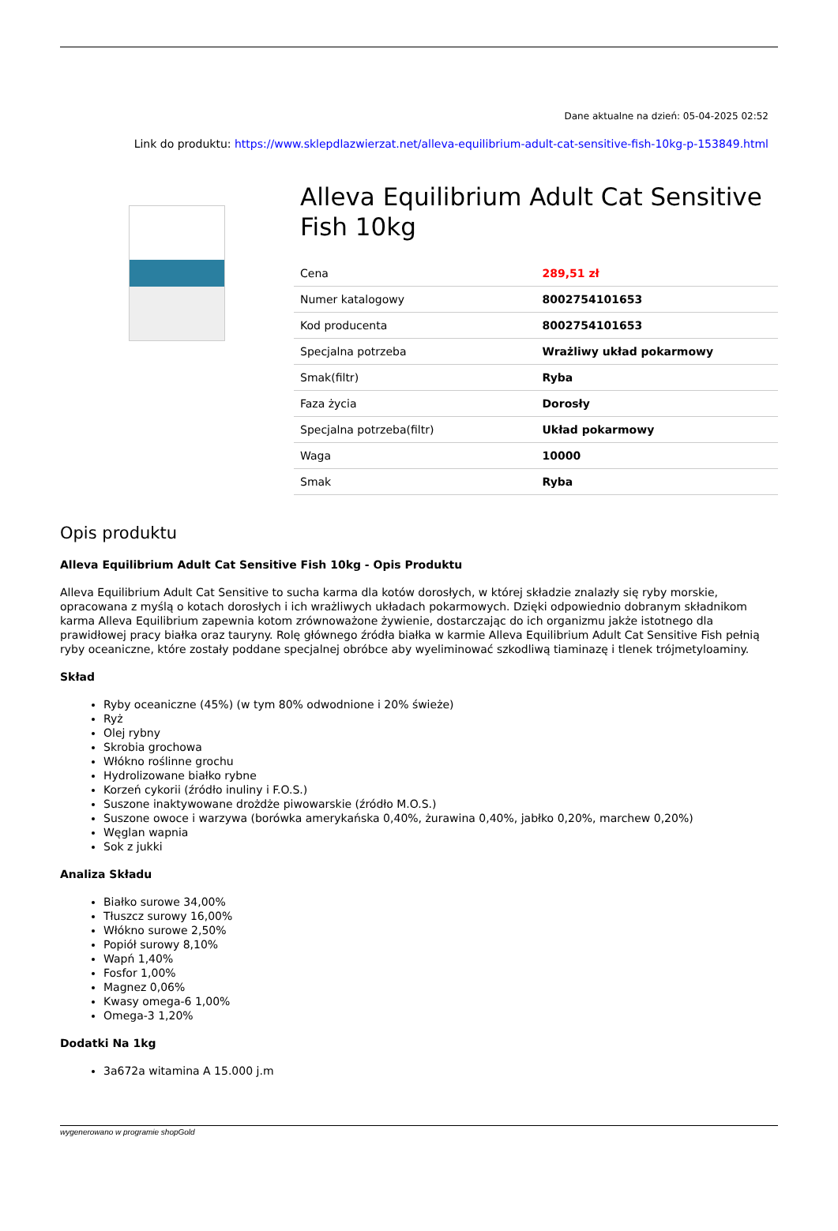Dane aktualne na dzień: 05-04-2025 02:52
Link do produktu: https://www.sklepdlazwierzat.net/alleva-equilibrium-adult-cat-sensitive-fish-10kg-p-153849.html
Alleva Equilibrium Adult Cat Sensitive Fish 10kg
| Cena | 289,51 zł |
| Numer katalogowy | 8002754101653 |
| Kod producenta | 8002754101653 |
| Specjalna potrzeba | Wrażliwy układ pokarmowy |
| Smak(filtr) | Ryba |
| Faza życia | Dorosły |
| Specjalna potrzeba(filtr) | Układ pokarmowy |
| Waga | 10000 |
| Smak | Ryba |
Opis produktu
Alleva Equilibrium Adult Cat Sensitive Fish 10kg - Opis Produktu
Alleva Equilibrium Adult Cat Sensitive to sucha karma dla kotów dorosłych, w której składzie znalazły się ryby morskie, opracowana z myślą o kotach dorosłych i ich wrażliwych układach pokarmowych. Dzięki odpowiednio dobranym składnikom karma Alleva Equilibrium zapewnia kotom zrównoważone żywienie, dostarczając do ich organizmu jakże istotnego dla prawidłowej pracy białka oraz tauryny. Rolę głównego źródła białka w karmie Alleva Equilibrium Adult Cat Sensitive Fish pełnią ryby oceaniczne, które zostały poddane specjalnej obróbce aby wyeliminować szkodliwą tiaminazę i tlenek trójmetyloaminy.
Skład
Ryby oceaniczne (45%) (w tym 80% odwodnione i 20% świeże)
Ryż
Olej rybny
Skrobia grochowa
Włókno roślinne grochu
Hydrolizowane białko rybne
Korzeń cykorii (źródło inuliny i F.O.S.)
Suszone inaktywowane drożdże piwowarskie (źródło M.O.S.)
Suszone owoce i warzywa (borówka amerykańska 0,40%, żurawina 0,40%, jabłko 0,20%, marchew 0,20%)
Węglan wapnia
Sok z jukki
Analiza Składu
Białko surowe 34,00%
Tłuszcz surowy 16,00%
Włókno surowe 2,50%
Popiół surowy 8,10%
Wapń 1,40%
Fosfor 1,00%
Magnez 0,06%
Kwasy omega-6 1,00%
Omega-3 1,20%
Dodatki Na 1kg
3a672a witamina A 15.000 j.m
wygenerowano w programie shopGold